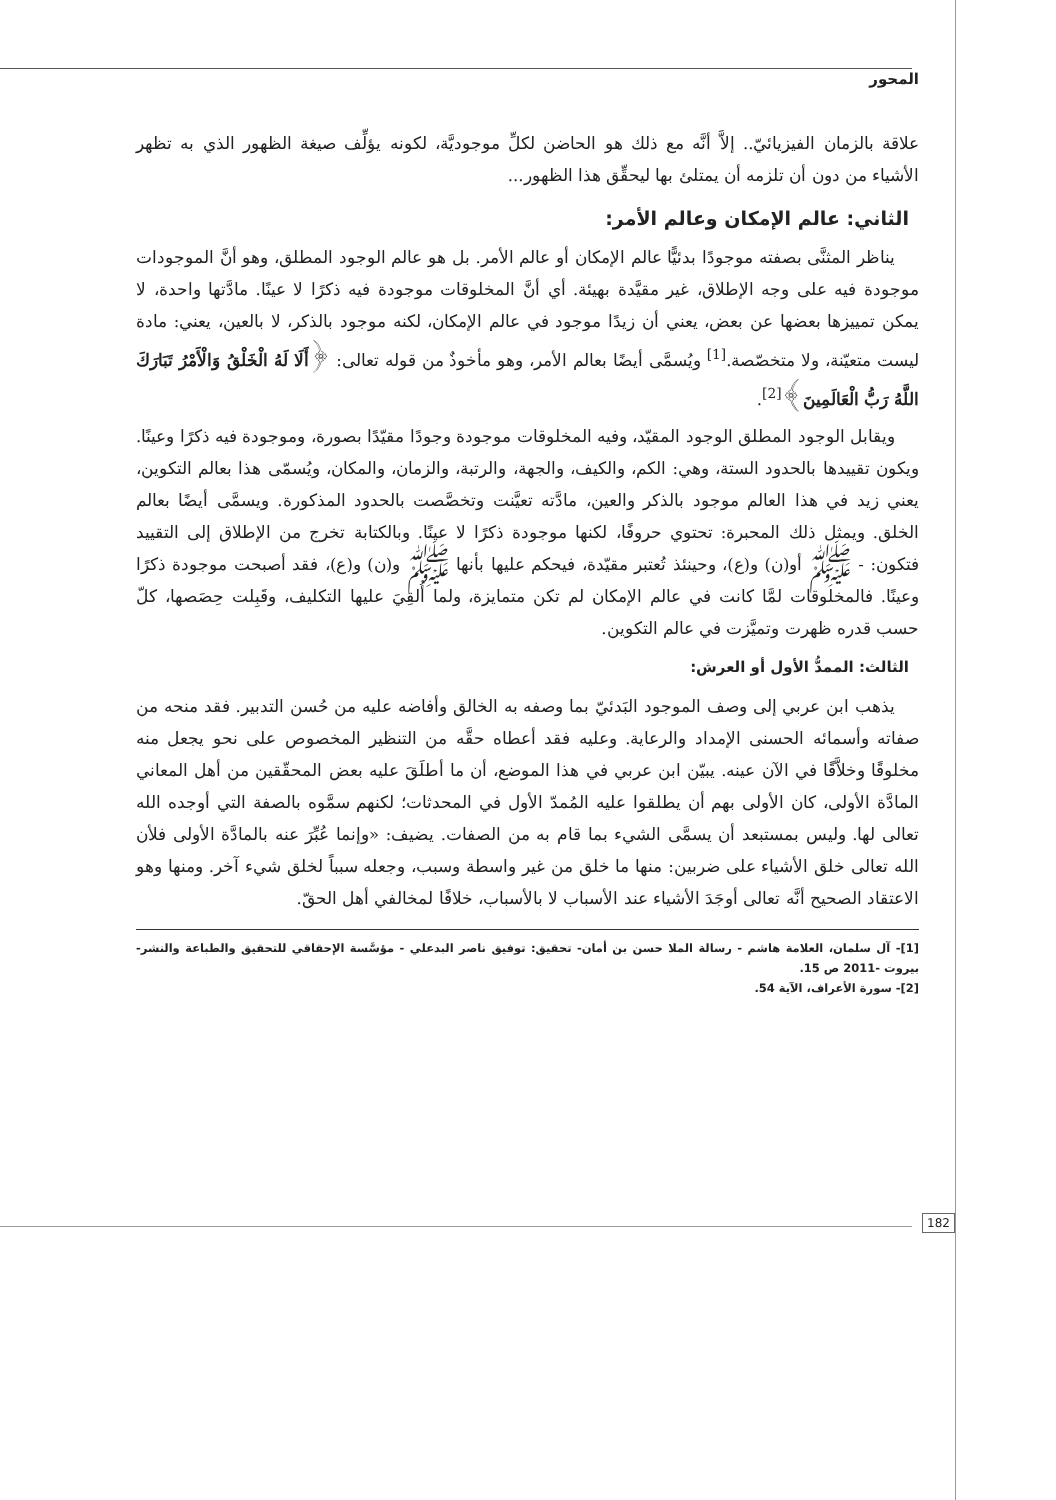المحور
علاقة بالزمان الفيزيائيّ.. إلاَّ أنَّه مع ذلك هو الحاضن لكلِّ موجوديَّة، لكونه يؤلِّف صيغة الظهور الذي به تظهر الأشياء من دون أن تلزمه أن يمتلئ بها ليحقِّق هذا الظهور...
الثاني: عالم الإمكان وعالم الأمر:
يناظر المثنَّى بصفته موجودًا بدئيًّا عالم الإمكان أو عالم الأمر. بل هو عالم الوجود المطلق، وهو أنَّ الموجودات موجودة فيه على وجه الإطلاق، غير مقيَّدة بهيئة. أي أنَّ المخلوقات موجودة فيه ذكرًا لا عينًا. مادَّتها واحدة، لا يمكن تمييزها بعضها عن بعض، يعني أن زيدًا موجود في عالم الإمكان، لكنه موجود بالذكر، لا بالعين، يعني: مادة ليست متعيّنة، ولا متخصّصة.<sup>[1]</sup> ويُسمَّى أيضًا بعالم الأمر، وهو مأخوذٌ من قوله تعالى: ﴿أَلَا لَهُ الْخَلْقُ وَالْأَمْرُ تَبَارَكَ اللَّهُ رَبُّ الْعَالَمِينَ﴾<sup>[2]</sup>.
ويقابل الوجود المطلق الوجود المقيّد، وفيه المخلوقات موجودة وجودًا مقيّدًا بصورة، وموجودة فيه ذكرًا وعينًا. ويكون تقييدها بالحدود الستة، وهي: الكم، والكيف، والجهة، والرتبة، والزمان، والمكان، ويُسمّى هذا بعالم التكوين، يعني زيد في هذا العالم موجود بالذكر والعين، مادَّته تعيَّنت وتخصَّصت بالحدود المذكورة. ويسمَّى أيضًا بعالم الخلق. ويمثل ذلك المحبرة: تحتوي حروفًا، لكنها موجودة ذكرًا لا عينًا. وبالكتابة تخرج من الإطلاق إلى التقييد فتكون: - ﷺ أو(ن) و(ع)، وحينئذ تُعتبر مقيّدة، فيحكم عليها بأنها ﷺ و(ن) و(ع)، فقد أصبحت موجودة ذكرًا وعينًا. فالمخلوقات لمَّا كانت في عالم الإمكان لم تكن متمايزة، ولما أُلقِيَ عليها التكليف، وقَبِلت حِصَصها، كلّ حسب قدره ظهرت وتميَّزت في عالم التكوين.
الثالث: الممدُّ الأول أو العرش:
يذهب ابن عربي إلى وصف الموجود البَدئيّ بما وصفه به الخالق وأفاضه عليه من حُسن التدبير. فقد منحه من صفاته وأسمائه الحسنى الإمداد والرعاية. وعليه فقد أعطاه حقَّه من التنظير المخصوص على نحو يجعل منه مخلوقًا وخلاَّقًا في الآن عينه. يبيّن ابن عربي في هذا الموضع، أن ما أطلَقَ عليه بعض المحقّقين من أهل المعاني المادَّة الأولى، كان الأولى بهم أن يطلقوا عليه المُمدّ الأول في المحدثات؛ لكنهم سمَّوه بالصفة التي أوجده الله تعالى لها. وليس بمستبعد أن يسمَّى الشيء بما قام به من الصفات. يضيف: «وإنما عُبِّرَ عنه بالمادَّة الأولى فلأن الله تعالى خلق الأشياء على ضربين: منها ما خلق من غير واسطة وسبب، وجعله سبباً لخلق شيء آخر. ومنها وهو الاعتقاد الصحيح أنَّه تعالى أوجَدَ الأشياء عند الأسباب لا بالأسباب، خلافًا لمخالفي أهل الحقّ.
[1]- آل سلمان، العلامة هاشم - رسالة الملا حسن بن أمان- تحقيق: توفيق ناصر البدعلي - مؤسَّسة الإحقاقي للتحقيق والطباعة والنشر- بيروت -2011 ص 15.
[2]- سورة الأعراف، الآية 54.
182